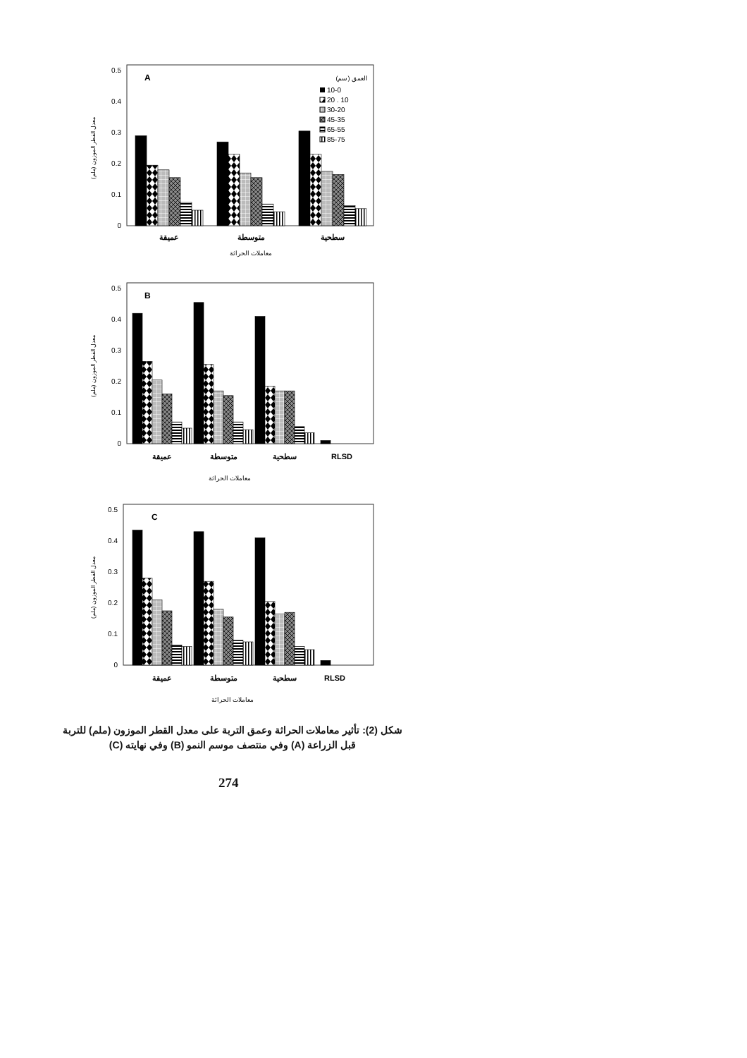0
0.1
0.2
0.3
0.4
0.5
معدل القطر الموزون (ملم)
A
العمق (سم)
10-0
20 . 10
30-20
45-35
65-55
85-75
عميقة
متوسطة
سطحية
معاملات الحراثة
0
0.1
0.2
0.3
0.4
0.5
معدل القطر الموزون (ملم)
B
عميقة
متوسطة
سطحية
RLSD
معاملات الحراثة
0
0.1
0.2
0.3
0.4
0.5
معدل القطر الموزون (ملم)
C
عميقة
متوسطة
سطحية
RLSD
معاملات الحراثة
شكل (2): تأثير معاملات الحراثة وعمق التربة على معدل القطر الموزون (ملم) للتربة قبل الزراعة (A) وفي منتصف موسم النمو (B) وفي نهايته (C)
274